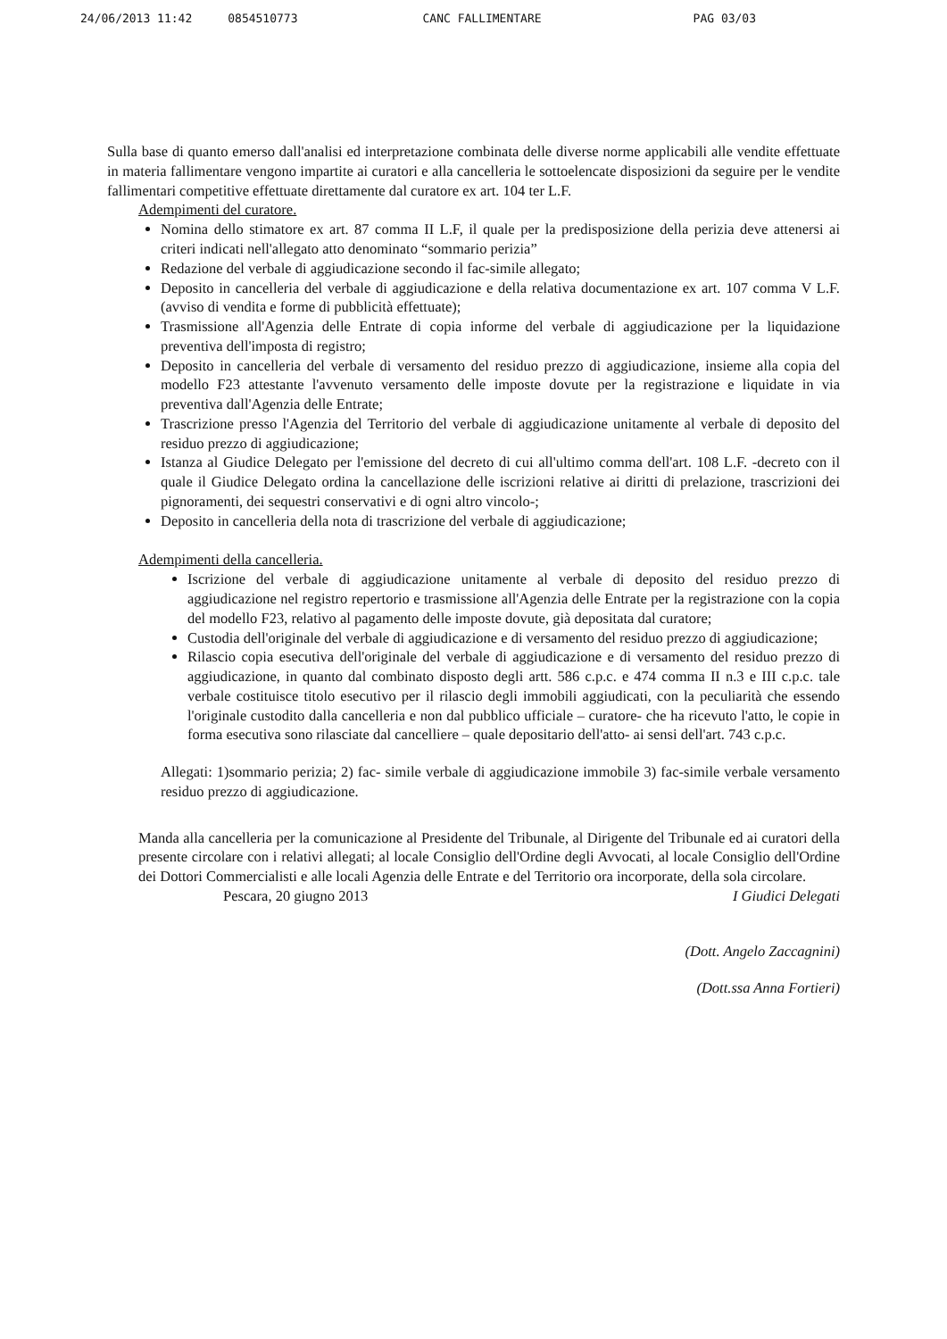24/06/2013 11:42 0854510773 CANC FALLIMENTARE PAG 03/03
Sulla base di quanto emerso dall'analisi ed interpretazione combinata delle diverse norme applicabili alle vendite effettuate in materia fallimentare vengono impartite ai curatori e alla cancelleria le sottoelencate disposizioni da seguire per le vendite fallimentari competitive effettuate direttamente dal curatore ex art. 104 ter L.F.
Adempimenti del curatore.
Nomina dello stimatore ex art. 87 comma II L.F, il quale per la predisposizione della perizia deve attenersi ai criteri indicati nell'allegato atto denominato “sommario perizia”
Redazione del verbale di aggiudicazione secondo il fac-simile allegato;
Deposito in cancelleria del verbale di aggiudicazione e della relativa documentazione ex art. 107 comma V L.F. (avviso di vendita e forme di pubblicità effettuate);
Trasmissione all'Agenzia delle Entrate di copia informe del verbale di aggiudicazione per la liquidazione preventiva dell'imposta di registro;
Deposito in cancelleria del verbale di versamento del residuo prezzo di aggiudicazione, insieme alla copia del modello F23 attestante l'avvenuto versamento delle imposte dovute per la registrazione e liquidate in via preventiva dall'Agenzia delle Entrate;
Trascrizione presso l'Agenzia del Territorio del verbale di aggiudicazione unitamente al verbale di deposito del residuo prezzo di aggiudicazione;
Istanza al Giudice Delegato per l'emissione del decreto di cui all'ultimo comma dell'art. 108 L.F. -decreto con il quale il Giudice Delegato ordina la cancellazione delle iscrizioni relative ai diritti di prelazione, trascrizioni dei pignoramenti, dei sequestri conservativi e di ogni altro vincolo-;
Deposito in cancelleria della nota di trascrizione del verbale di aggiudicazione;
Adempimenti della cancelleria.
Iscrizione del verbale di aggiudicazione unitamente al verbale di deposito del residuo prezzo di aggiudicazione nel registro repertorio e trasmissione all'Agenzia delle Entrate per la registrazione con la copia del modello F23, relativo al pagamento delle imposte dovute, già depositata dal curatore;
Custodia dell'originale del verbale di aggiudicazione e di versamento del residuo prezzo di aggiudicazione;
Rilascio copia esecutiva dell'originale del verbale di aggiudicazione e di versamento del residuo prezzo di aggiudicazione, in quanto dal combinato disposto degli artt. 586 c.p.c. e 474 comma II n.3 e III c.p.c. tale verbale costituisce titolo esecutivo per il rilascio degli immobili aggiudicati, con la peculiarità che essendo l'originale custodito dalla cancelleria e non dal pubblico ufficiale – curatore- che ha ricevuto l'atto, le copie in forma esecutiva sono rilasciate dal cancelliere – quale depositario dell'atto- ai sensi dell'art. 743 c.p.c.
Allegati: 1)sommario perizia; 2) fac- simile verbale di aggiudicazione immobile 3) fac-simile verbale versamento residuo prezzo di aggiudicazione.
Manda alla cancelleria per la comunicazione al Presidente del Tribunale, al Dirigente del Tribunale ed ai curatori della presente circolare con i relativi allegati; al locale Consiglio dell'Ordine degli Avvocati, al locale Consiglio dell'Ordine dei Dottori Commercialisti e alle locali Agenzia delle Entrate e del Territorio ora incorporate, della sola circolare.
Pescara, 20 giugno 2013 I Giudici Delegati
(Dott. Angelo Zaccagnini)
(Dott.ssa Anna Fortieri)